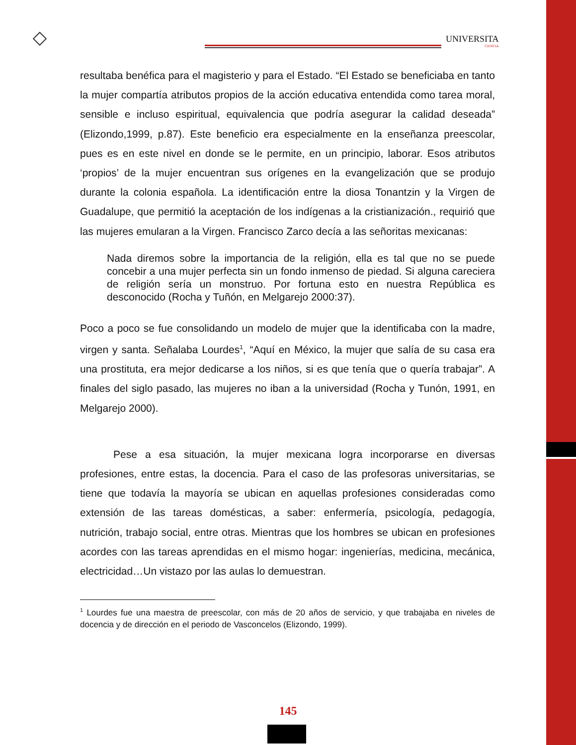UNIVERSITA
CIENCIA
resultaba benéfica para el magisterio y para el Estado. “El Estado se beneficiaba en tanto la mujer compartía atributos propios de la acción educativa entendida como tarea moral, sensible e incluso espiritual, equivalencia que podría asegurar la calidad deseada” (Elizondo,1999, p.87). Este beneficio era especialmente en la enseñanza preescolar, pues es en este nivel en donde se le permite, en un principio, laborar. Esos atributos ‘propios’ de la mujer encuentran sus orígenes en la evangelización que se produjo durante la colonia española. La identificación entre la diosa Tonantzin y la Virgen de Guadalupe, que permitió la aceptación de los indígenas a la cristianización., requirió que las mujeres emularan a la Virgen. Francisco Zarco decía a las señoritas mexicanas:
Nada diremos sobre la importancia de la religión, ella es tal que no se puede concebir a una mujer perfecta sin un fondo inmenso de piedad. Si alguna careciera de religión sería un monstruo. Por fortuna esto en nuestra República es desconocido (Rocha y Tuñón, en Melgarejo 2000:37).
Poco a poco se fue consolidando un modelo de mujer que la identificaba con la madre, virgen y santa. Señalaba Lourdes<sup>1</sup>, “Aquí en México, la mujer que salía de su casa era una prostituta, era mejor dedicarse a los niños, si es que tenía que o quería trabajar”. A finales del siglo pasado, las mujeres no iban a la universidad (Rocha y Tunón, 1991, en Melgarejo 2000).
Pese a esa situación, la mujer mexicana logra incorporarse en diversas profesiones, entre estas, la docencia. Para el caso de las profesoras universitarias, se tiene que todavía la mayoría se ubican en aquellas profesiones consideradas como extensión de las tareas domésticas, a saber: enfermería, psicología, pedagogía, nutrición, trabajo social, entre otras. Mientras que los hombres se ubican en profesiones acordes con las tareas aprendidas en el mismo hogar: ingenierías, medicina, mecánica, electricidad…Un vistazo por las aulas lo demuestran.
<sup>1</sup> Lourdes fue una maestra de preescolar, con más de 20 años de servicio, y que trabajaba en niveles de docencia y de dirección en el periodo de Vasconcelos (Elizondo, 1999).
145